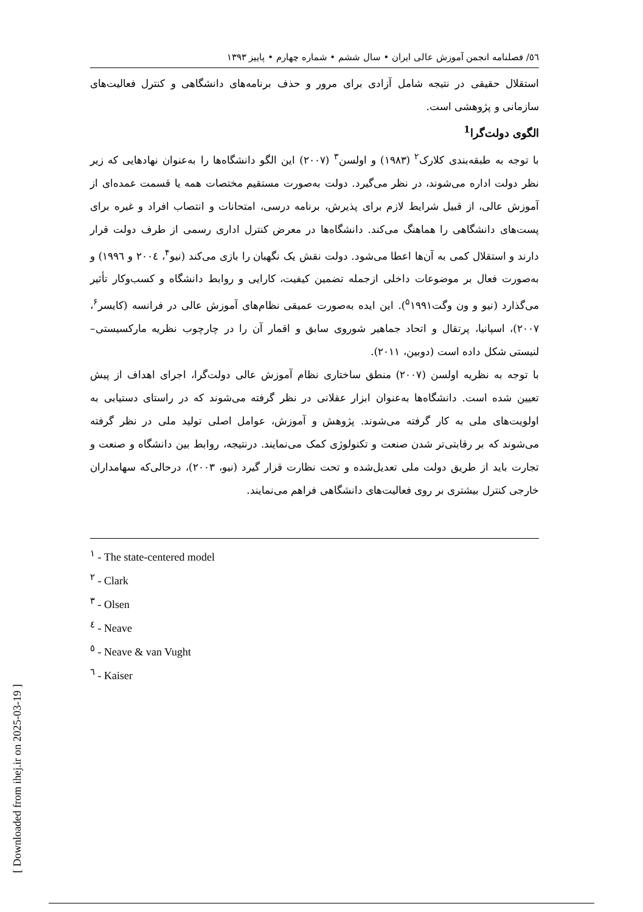٥٦/ فصلنامه انجمن آموزش عالی ایران • سال ششم • شماره چهارم • پاییز ۱۳۹۳
استقلال حقیقی در نتیجه شامل آزادی برای مرور و حذف برنامه‌های دانشگاهی و کنترل فعالیت‌های سازمانی و پژوهشی است.
الگوی دولت‌گرا<sup>1</sup>
با توجه به طبقه‌بندی کلارک<sup>۲</sup> (۱۹۸۳) و اولسن<sup>۳</sup> (۲۰۰۷) این الگو دانشگاه‌ها را به‌عنوان نهادهایی که زیر نظر دولت اداره می‌شوند، در نظر می‌گیرد. دولت به‌صورت مستقیم مختصات همه یا قسمت عمده‌ای از آموزش عالی، از قبیل شرایط لازم برای پذیرش، برنامه درسی، امتحانات و انتصاب افراد و غیره برای پست‌های دانشگاهی را هماهنگ می‌کند. دانشگاه‌ها در معرض کنترل اداری رسمی از طرف دولت قرار دارند و استقلال کمی به آن‌ها اعطا می‌شود. دولت نقش یک نگهبان را بازی می‌کند (نیو<sup>۴</sup>، ۲۰۰٤ و ۱۹۹٦) و به‌صورت فعال بر موضوعات داخلی ازجمله تضمین کیفیت، کارایی و روابط دانشگاه و کسب‌وکار تأثیر می‌گذارد (نیو و ون وگت<sup>۵</sup>۱۹۹۱). این ایده به‌صورت عمیقی نظام‌های آموزش عالی در فرانسه (کایسر<sup>۶</sup>، ۲۰۰۷)، اسپانیا، پرتقال و اتحاد جماهیر شوروی سابق و اقمار آن را در چارچوب نظریه مارکسیستی– لنیستی شکل داده است (دوبین، ۲۰۱۱).
با توجه به نظریه اولسن (۲۰۰۷) منطق ساختاری نظام آموزش عالی دولت‌گرا، اجرای اهداف از پیش تعیین شده است. دانشگاه‌ها به‌عنوان ابزار عقلانی در نظر گرفته می‌شوند که در راستای دستیابی به اولویت‌های ملی به کار گرفته می‌شوند. پژوهش و آموزش، عوامل اصلی تولید ملی در نظر گرفته می‌شوند که بر رقابتی‌تر شدن صنعت و تکنولوژی کمک می‌نمایند. درنتیجه، روابط بین دانشگاه و صنعت و تجارت باید از طریق دولت ملی تعدیل‌شده و تحت نظارت قرار گیرد (نیو، ۲۰۰۳)، درحالی‌که سهامداران خارجی کنترل بیشتری بر روی فعالیت‌های دانشگاهی فراهم می‌نمایند.
<sup>١</sup> - The state-centered model
<sup>٢</sup> - Clark
<sup>٣</sup> - Olsen
<sup>٤</sup> - Neave
<sup>٥</sup> - Neave & van Vught
<sup>٦</sup> - Kaiser
[ Downloaded from ihej.ir on 2025-03-19 ]